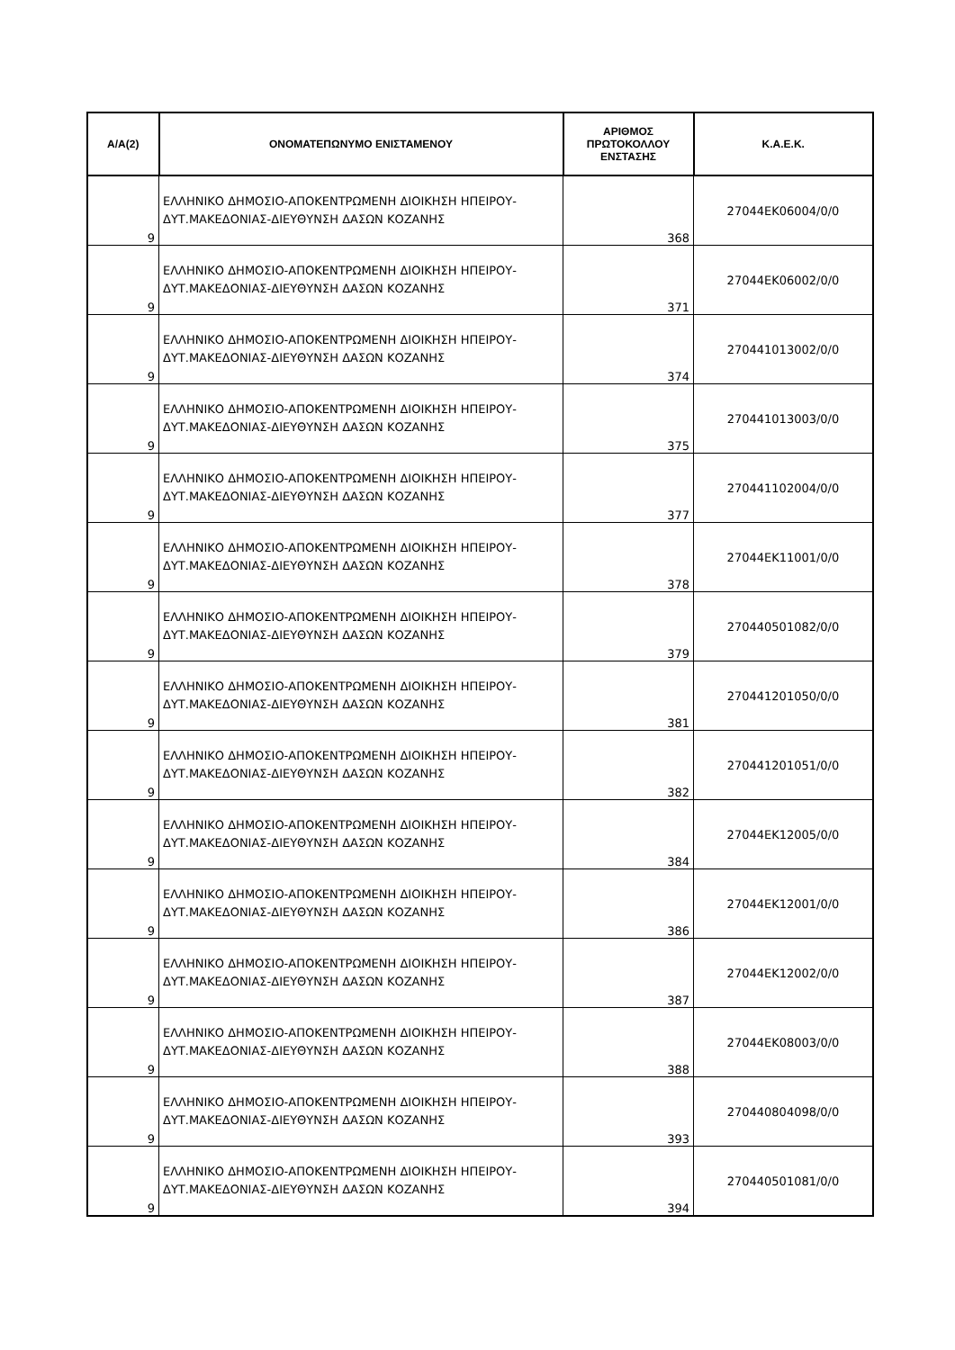| Α/Α(2) | ΟΝΟΜΑΤΕΠΩΝΥΜΟ ΕΝΙΣΤΑΜΕΝΟΥ | ΑΡΙΘΜΟΣ ΠΡΩΤΟΚΟΛΛΟΥ ΕΝΣΤΑΣΗΣ | Κ.Α.Ε.Κ. |
| --- | --- | --- | --- |
| 9 | ΕΛΛΗΝΙΚΟ ΔΗΜΟΣΙΟ-ΑΠΟΚΕΝΤΡΩΜΕΝΗ ΔΙΟΙΚΗΣΗ ΗΠΕΙΡΟΥ-ΔΥΤ.ΜΑΚΕΔΟΝΙΑΣ-ΔΙΕΥΘΥΝΣΗ ΔΑΣΩΝ ΚΟΖΑΝΗΣ | 368 | 27044ΕΚ06004/0/0 |
| 9 | ΕΛΛΗΝΙΚΟ ΔΗΜΟΣΙΟ-ΑΠΟΚΕΝΤΡΩΜΕΝΗ ΔΙΟΙΚΗΣΗ ΗΠΕΙΡΟΥ-ΔΥΤ.ΜΑΚΕΔΟΝΙΑΣ-ΔΙΕΥΘΥΝΣΗ ΔΑΣΩΝ ΚΟΖΑΝΗΣ | 371 | 27044ΕΚ06002/0/0 |
| 9 | ΕΛΛΗΝΙΚΟ ΔΗΜΟΣΙΟ-ΑΠΟΚΕΝΤΡΩΜΕΝΗ ΔΙΟΙΚΗΣΗ ΗΠΕΙΡΟΥ-ΔΥΤ.ΜΑΚΕΔΟΝΙΑΣ-ΔΙΕΥΘΥΝΣΗ ΔΑΣΩΝ ΚΟΖΑΝΗΣ | 374 | 270441013002/0/0 |
| 9 | ΕΛΛΗΝΙΚΟ ΔΗΜΟΣΙΟ-ΑΠΟΚΕΝΤΡΩΜΕΝΗ ΔΙΟΙΚΗΣΗ ΗΠΕΙΡΟΥ-ΔΥΤ.ΜΑΚΕΔΟΝΙΑΣ-ΔΙΕΥΘΥΝΣΗ ΔΑΣΩΝ ΚΟΖΑΝΗΣ | 375 | 270441013003/0/0 |
| 9 | ΕΛΛΗΝΙΚΟ ΔΗΜΟΣΙΟ-ΑΠΟΚΕΝΤΡΩΜΕΝΗ ΔΙΟΙΚΗΣΗ ΗΠΕΙΡΟΥ-ΔΥΤ.ΜΑΚΕΔΟΝΙΑΣ-ΔΙΕΥΘΥΝΣΗ ΔΑΣΩΝ ΚΟΖΑΝΗΣ | 377 | 270441102004/0/0 |
| 9 | ΕΛΛΗΝΙΚΟ ΔΗΜΟΣΙΟ-ΑΠΟΚΕΝΤΡΩΜΕΝΗ ΔΙΟΙΚΗΣΗ ΗΠΕΙΡΟΥ-ΔΥΤ.ΜΑΚΕΔΟΝΙΑΣ-ΔΙΕΥΘΥΝΣΗ ΔΑΣΩΝ ΚΟΖΑΝΗΣ | 378 | 27044ΕΚ11001/0/0 |
| 9 | ΕΛΛΗΝΙΚΟ ΔΗΜΟΣΙΟ-ΑΠΟΚΕΝΤΡΩΜΕΝΗ ΔΙΟΙΚΗΣΗ ΗΠΕΙΡΟΥ-ΔΥΤ.ΜΑΚΕΔΟΝΙΑΣ-ΔΙΕΥΘΥΝΣΗ ΔΑΣΩΝ ΚΟΖΑΝΗΣ | 379 | 270440501082/0/0 |
| 9 | ΕΛΛΗΝΙΚΟ ΔΗΜΟΣΙΟ-ΑΠΟΚΕΝΤΡΩΜΕΝΗ ΔΙΟΙΚΗΣΗ ΗΠΕΙΡΟΥ-ΔΥΤ.ΜΑΚΕΔΟΝΙΑΣ-ΔΙΕΥΘΥΝΣΗ ΔΑΣΩΝ ΚΟΖΑΝΗΣ | 381 | 270441201050/0/0 |
| 9 | ΕΛΛΗΝΙΚΟ ΔΗΜΟΣΙΟ-ΑΠΟΚΕΝΤΡΩΜΕΝΗ ΔΙΟΙΚΗΣΗ ΗΠΕΙΡΟΥ-ΔΥΤ.ΜΑΚΕΔΟΝΙΑΣ-ΔΙΕΥΘΥΝΣΗ ΔΑΣΩΝ ΚΟΖΑΝΗΣ | 382 | 270441201051/0/0 |
| 9 | ΕΛΛΗΝΙΚΟ ΔΗΜΟΣΙΟ-ΑΠΟΚΕΝΤΡΩΜΕΝΗ ΔΙΟΙΚΗΣΗ ΗΠΕΙΡΟΥ-ΔΥΤ.ΜΑΚΕΔΟΝΙΑΣ-ΔΙΕΥΘΥΝΣΗ ΔΑΣΩΝ ΚΟΖΑΝΗΣ | 384 | 27044ΕΚ12005/0/0 |
| 9 | ΕΛΛΗΝΙΚΟ ΔΗΜΟΣΙΟ-ΑΠΟΚΕΝΤΡΩΜΕΝΗ ΔΙΟΙΚΗΣΗ ΗΠΕΙΡΟΥ-ΔΥΤ.ΜΑΚΕΔΟΝΙΑΣ-ΔΙΕΥΘΥΝΣΗ ΔΑΣΩΝ ΚΟΖΑΝΗΣ | 386 | 27044ΕΚ12001/0/0 |
| 9 | ΕΛΛΗΝΙΚΟ ΔΗΜΟΣΙΟ-ΑΠΟΚΕΝΤΡΩΜΕΝΗ ΔΙΟΙΚΗΣΗ ΗΠΕΙΡΟΥ-ΔΥΤ.ΜΑΚΕΔΟΝΙΑΣ-ΔΙΕΥΘΥΝΣΗ ΔΑΣΩΝ ΚΟΖΑΝΗΣ | 387 | 27044ΕΚ12002/0/0 |
| 9 | ΕΛΛΗΝΙΚΟ ΔΗΜΟΣΙΟ-ΑΠΟΚΕΝΤΡΩΜΕΝΗ ΔΙΟΙΚΗΣΗ ΗΠΕΙΡΟΥ-ΔΥΤ.ΜΑΚΕΔΟΝΙΑΣ-ΔΙΕΥΘΥΝΣΗ ΔΑΣΩΝ ΚΟΖΑΝΗΣ | 388 | 27044ΕΚ08003/0/0 |
| 9 | ΕΛΛΗΝΙΚΟ ΔΗΜΟΣΙΟ-ΑΠΟΚΕΝΤΡΩΜΕΝΗ ΔΙΟΙΚΗΣΗ ΗΠΕΙΡΟΥ-ΔΥΤ.ΜΑΚΕΔΟΝΙΑΣ-ΔΙΕΥΘΥΝΣΗ ΔΑΣΩΝ ΚΟΖΑΝΗΣ | 393 | 270440804098/0/0 |
| 9 | ΕΛΛΗΝΙΚΟ ΔΗΜΟΣΙΟ-ΑΠΟΚΕΝΤΡΩΜΕΝΗ ΔΙΟΙΚΗΣΗ ΗΠΕΙΡΟΥ-ΔΥΤ.ΜΑΚΕΔΟΝΙΑΣ-ΔΙΕΥΘΥΝΣΗ ΔΑΣΩΝ ΚΟΖΑΝΗΣ | 394 | 270440501081/0/0 |